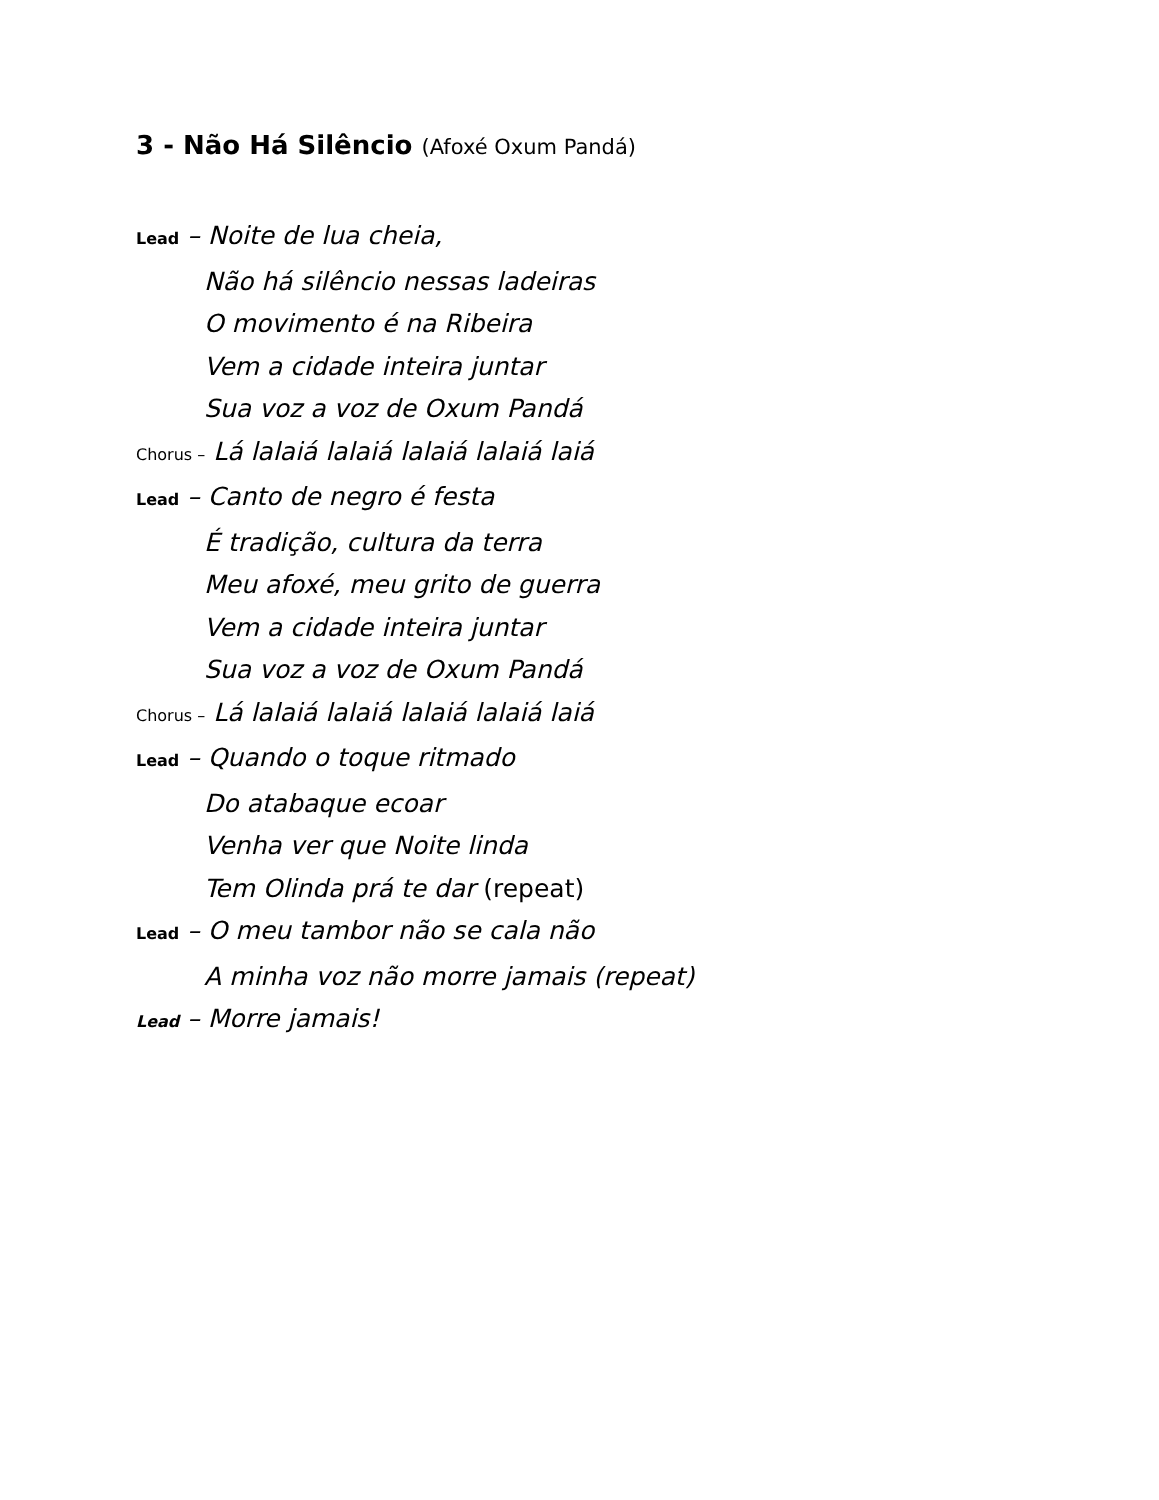3 - Não Há Silêncio (Afoxé Oxum Pandá)
Lead – Noite de lua cheia,
Não há silêncio nessas ladeiras
O movimento é na Ribeira
Vem a cidade inteira juntar
Sua voz a voz de Oxum Pandá
Chorus – Lá lalaiá lalaiá lalaiá lalaiá laiá
Lead – Canto de negro é festa
É tradição, cultura da terra
Meu afoxé, meu grito de guerra
Vem a cidade inteira juntar
Sua voz a voz de Oxum Pandá
Chorus – Lá lalaiá lalaiá lalaiá lalaiá laiá
Lead – Quando o toque ritmado
Do atabaque ecoar
Venha ver que Noite linda
Tem Olinda prá te dar (repeat)
Lead – O meu tambor não se cala não
A minha voz não morre jamais (repeat)
Lead – Morre jamais!